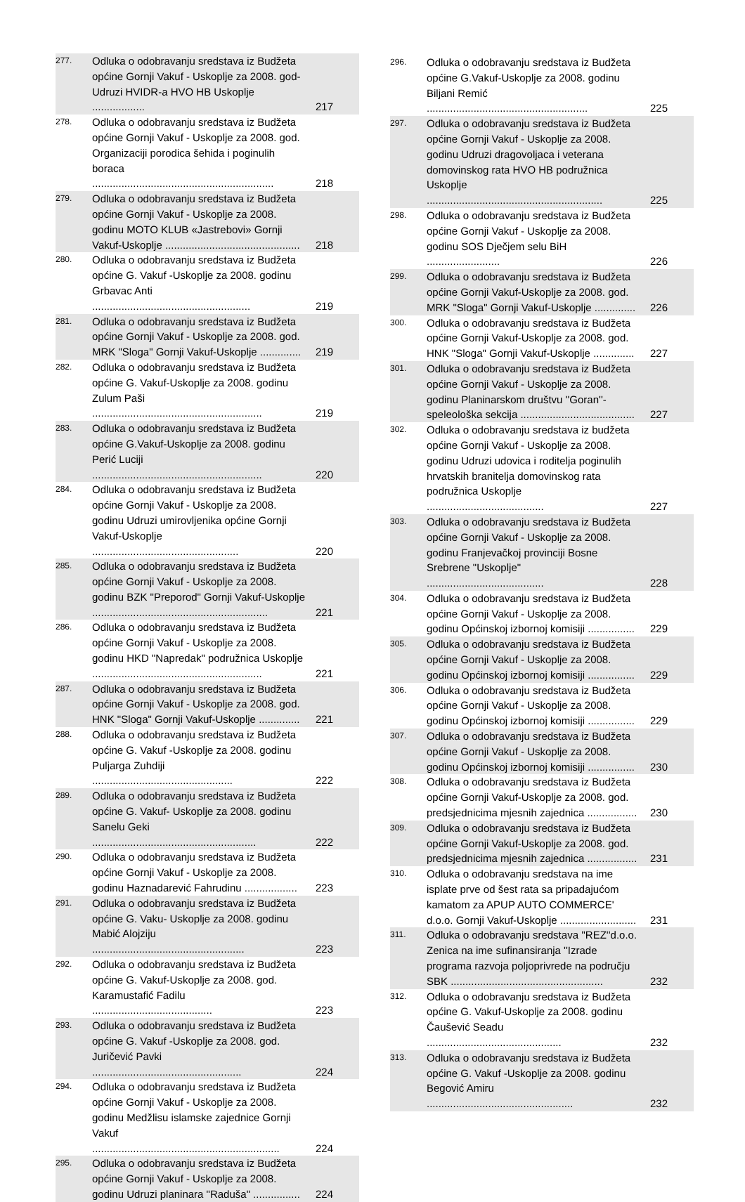| 277. | Odluka o odobravanju sredstava iz Budžeta općine Gornji Vakuf - Uskoplje za 2008. god- Udruzi HVIDR-a HVO HB Uskoplje .................. | 217 |
| 278. | Odluka o odobravanju sredstava iz Budžeta općine Gornji Vakuf - Uskoplje za 2008. god. Organizaciji porodica šehida i poginulih boraca .............................................................. | 218 |
| 279. | Odluka o odobravanju sredstava iz Budžeta općine Gornji Vakuf - Uskoplje za 2008. godinu MOTO KLUB «Jastrebovi» Gornji Vakuf-Uskoplje .............................................. | 218 |
| 280. | Odluka o odobravanju sredstava iz Budžeta općine G. Vakuf -Uskoplje za 2008. godinu Grbavac Anti ...................................................... | 219 |
| 281. | Odluka o odobravanju sredstava iz Budžeta općine Gornji Vakuf - Uskoplje za 2008. god. MRK "Sloga" Gornji Vakuf-Uskoplje .............. | 219 |
| 282. | Odluka o odobravanju sredstava iz Budžeta općine G. Vakuf-Uskoplje za 2008. godinu Zulum Paši .......................................................... | 219 |
| 283. | Odluka o odobravanju sredstava iz Budžeta općine G.Vakuf-Uskoplje za 2008. godinu Perić Luciji .......................................................... | 220 |
| 284. | Odluka o odobravanju sredstava iz Budžeta općine Gornji Vakuf - Uskoplje za 2008. godinu Udruzi umirovljenika općine Gornji Vakuf-Uskoplje .................................................. | 220 |
| 285. | Odluka o odobravanju sredstava iz Budžeta općine Gornji Vakuf - Uskoplje za 2008. godinu BZK "Preporod" Gornji Vakuf-Uskoplje ............................................................ | 221 |
| 286. | Odluka o odobravanju sredstava iz Budžeta općine Gornji Vakuf - Uskoplje za 2008. godinu HKD "Napredak" podružnica Uskoplje .......................................................... | 221 |
| 287. | Odluka o odobravanju sredstava iz Budžeta općine Gornji Vakuf - Uskoplje za 2008. god. HNK "Sloga" Gornji Vakuf-Uskoplje .............. | 221 |
| 288. | Odluka o odobravanju sredstava iz Budžeta općine G. Vakuf -Uskoplje za 2008. godinu Puljarga Zuhdiji ................................................ | 222 |
| 289. | Odluka o odobravanju sredstava iz Budžeta općine G. Vakuf- Uskoplje za 2008. godinu Sanelu Geki ........................................................ | 222 |
| 290. | Odluka o odobravanju sredstava iz Budžeta općine Gornji Vakuf - Uskoplje za 2008. godinu Haznadarević Fahrudinu .................. | 223 |
| 291. | Odluka o odobravanju sredstava iz Budžeta općine G. Vaku- Uskoplje za 2008. godinu Mabić Alojziju .................................................... | 223 |
| 292. | Odluka o odobravanju sredstava iz Budžeta općine G. Vakuf-Uskoplje za 2008. god. Karamustafić Fadilu ......................................... | 223 |
| 293. | Odluka o odobravanju sredstava iz Budžeta općine G. Vakuf -Uskoplje za 2008. god. Juričević Pavki ................................................... | 224 |
| 294. | Odluka o odobravanju sredstava iz Budžeta općine Gornji Vakuf - Uskoplje za 2008. godinu Medžlisu islamske zajednice Gornji Vakuf ................................................................ | 224 |
| 295. | Odluka o odobravanju sredstava iz Budžeta općine Gornji Vakuf - Uskoplje za 2008. godinu Udruzi planinara "Raduša" ................ | 224 |
| 296. | Odluka o odobravanju sredstava iz Budžeta općine G.Vakuf-Uskoplje za 2008. godinu Biljani Remić ....................................................... | 225 |
| 297. | Odluka o odobravanju sredstava iz Budžeta općine Gornji Vakuf - Uskoplje za 2008. godinu Udruzi dragovoljaca i veterana domovinskog rata HVO HB podružnica Uskoplje ............................................................ | 225 |
| 298. | Odluka o odobravanju sredstava iz Budžeta općine Gornji Vakuf - Uskoplje za 2008. godinu SOS Dječjem selu BiH ......................... | 226 |
| 299. | Odluka o odobravanju sredstava iz Budžeta općine Gornji Vakuf-Uskoplje za 2008. god. MRK "Sloga" Gornji Vakuf-Uskoplje .............. | 226 |
| 300. | Odluka o odobravanju sredstava iz Budžeta općine Gornji Vakuf-Uskoplje za 2008. god. HNK "Sloga" Gornji Vakuf-Uskoplje .............. | 227 |
| 301. | Odluka o odobravanju sredstava iz Budžeta općine Gornji Vakuf - Uskoplje za 2008. godinu Planinarskom društvu ''Goran''-speleološka sekcija ....................................... | 227 |
| 302. | Odluka o odobravanju sredstava iz budžeta općine Gornji Vakuf - Uskoplje za 2008. godinu Udruzi udovica i roditelja poginulih hrvatskih branitelja domovinskog rata podružnica Uskoplje ........................................ | 227 |
| 303. | Odluka o odobravanju sredstava iz Budžeta općine Gornji Vakuf - Uskoplje za 2008. godinu Franjevačkoj provinciji Bosne Srebrene "Uskoplje" ........................................ | 228 |
| 304. | Odluka o odobravanju sredstava iz Budžeta općine Gornji Vakuf - Uskoplje za 2008. godinu Općinskoj izbornoj komisiji ................ | 229 |
| 305. | Odluka o odobravanju sredstava iz Budžeta općine Gornji Vakuf - Uskoplje za 2008. godinu Općinskoj izbornoj komisiji ................ | 229 |
| 306. | Odluka o odobravanju sredstava iz Budžeta općine Gornji Vakuf - Uskoplje za 2008. godinu Općinskoj izbornoj komisiji ................ | 229 |
| 307. | Odluka o odobravanju sredstava iz Budžeta općine Gornji Vakuf - Uskoplje za 2008. godinu Općinskoj izbornoj komisiji ................ | 230 |
| 308. | Odluka o odobravanju sredstava iz Budžeta općine Gornji Vakuf-Uskoplje za 2008. god. predsjednicima mjesnih zajednica ................. | 230 |
| 309. | Odluka o odobravanju sredstava iz Budžeta općine Gornji Vakuf-Uskoplje za 2008. god. predsjednicima mjesnih zajednica ................. | 231 |
| 310. | Odluka o odobravanju sredstava na ime isplate prve od šest rata sa pripadajućom kamatom za APUP AUTO COMMERCE' d.o.o. Gornji Vakuf-Uskoplje .......................... | 231 |
| 311. | Odluka o odobravanju sredstava ''REZ''d.o.o. Zenica na ime sufinansiranja ''Izrade programa razvoja poljoprivrede na području SBK .................................................... | 232 |
| 312. | Odluka o odobravanju sredstava iz Budžeta općine G. Vakuf-Uskoplje za 2008. godinu Čaušević Seadu .............................................. | 232 |
| 313. | Odluka o odobravanju sredstava iz Budžeta općine G. Vakuf -Uskoplje za 2008. godinu Begović Amiru .................................................. | 232 |